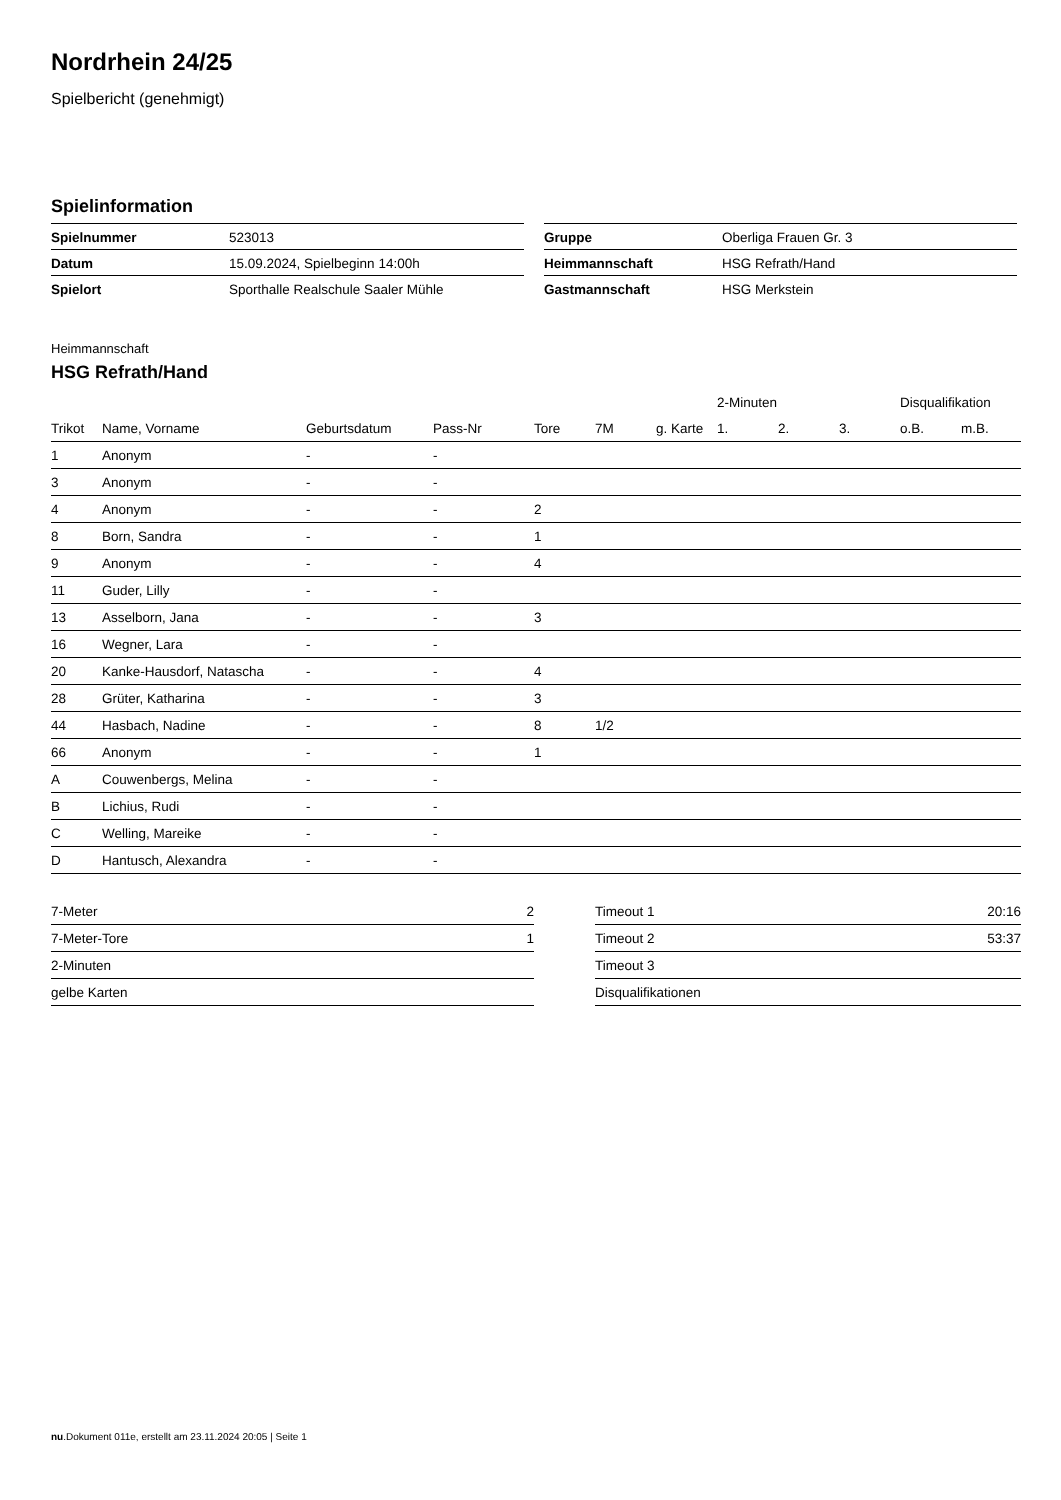Nordrhein 24/25
Spielbericht (genehmigt)
Spielinformation
| Spielnummer | 523013 |
| Datum | 15.09.2024, Spielbeginn 14:00h |
| Spielort | Sporthalle Realschule Saaler Mühle |
| Gruppe | Oberliga Frauen Gr. 3 |
| Heimmannschaft | HSG Refrath/Hand |
| Gastmannschaft | HSG Merkstein |
Heimmannschaft
HSG Refrath/Hand
| | | | | | | | 2-Minuten | | | Disqualifikation | |
| --- | --- | --- | --- | --- | --- | --- | --- | --- | --- | --- | --- |
| Trikot | Name, Vorname | Geburtsdatum | Pass-Nr | Tore | 7M | g. Karte | 1. | 2. | 3. | o.B. | m.B. |
| 1 | Anonym | - | - | | | | | | | | |
| 3 | Anonym | - | - | | | | | | | | |
| 4 | Anonym | - | - | 2 | | | | | | | |
| 8 | Born, Sandra | - | - | 1 | | | | | | | |
| 9 | Anonym | - | - | 4 | | | | | | | |
| 11 | Guder, Lilly | - | - | | | | | | | | |
| 13 | Asselborn, Jana | - | - | 3 | | | | | | | |
| 16 | Wegner, Lara | - | - | | | | | | | | |
| 20 | Kanke-Hausdorf, Natascha | - | - | 4 | | | | | | | |
| 28 | Grüter, Katharina | - | - | 3 | | | | | | | |
| 44 | Hasbach, Nadine | - | - | 8 | 1/2 | | | | | | |
| 66 | Anonym | - | - | 1 | | | | | | | |
| A | Couwenbergs, Melina | - | - | | | | | | | | |
| B | Lichius, Rudi | - | - | | | | | | | | |
| C | Welling, Mareike | - | - | | | | | | | | |
| D | Hantusch, Alexandra | - | - | | | | | | | | |
| 7-Meter | 2 |
| 7-Meter-Tore | 1 |
| 2-Minuten | |
| gelbe Karten | |
| Timeout 1 | 20:16 |
| Timeout 2 | 53:37 |
| Timeout 3 | |
| Disqualifikationen | |
nu.Dokument 011e, erstellt am 23.11.2024 20:05 | Seite 1